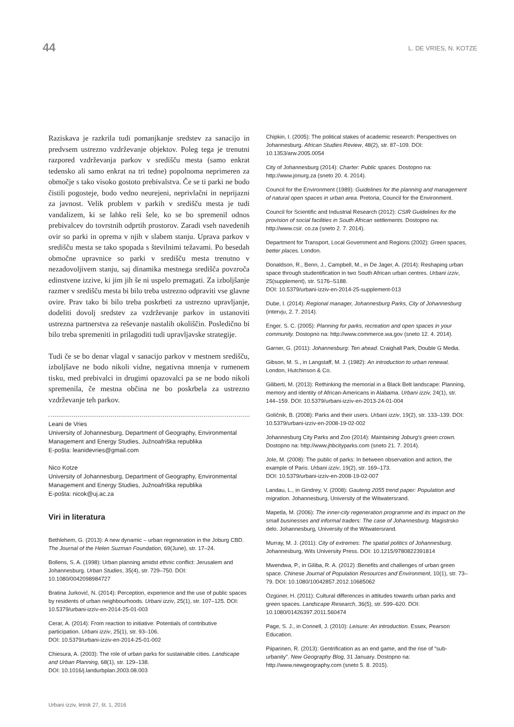44
L. DE VRIES, N. KOTZE
Raziskava je razkrila tudi pomanjkanje sredstev za sanacijo in predvsem ustrezno vzdrževanje objektov. Poleg tega je trenutni razpored vzdrževanja parkov v središču mesta (samo enkrat tedensko ali samo enkrat na tri tedne) popolnoma neprimeren za območje s tako visoko gostoto prebivalstva. Če se ti parki ne bodo čistili pogosteje, bodo vedno neurejeni, neprivlačni in neprijazni za javnost. Velik problem v parkih v središču mesta je tudi vandalizem, ki se lahko reši šele, ko se bo spremenil odnos prebivalcev do tovrstnih odprtih prostorov. Zaradi vseh navedenih ovir so parki in oprema v njih v slabem stanju. Uprava parkov v središču mesta se tako spopada s številnimi težavami. Po besedah območne upravnice so parki v središču mesta trenutno v nezadovoljivem stanju, saj dinamika mestnega središča povzroča edinstvene izzive, ki jim jih še ni uspelo premagati. Za izboljšanje razmer v središču mesta bi bilo treba ustrezno odpraviti vse glavne ovire. Prav tako bi bilo treba poskrbeti za ustrezno upravljanje, dodeliti dovolj sredstev za vzdrževanje parkov in ustanoviti ustrezna partnerstva za reševanje nastalih okoliščin. Posledično bi bilo treba spremeniti in prilagoditi tudi upravljavske strategije.
Tudi če se bo denar vlagal v sanacijo parkov v mestnem središču, izboljšave ne bodo nikoli vidne, negativna mnenja v rumenem tisku, med prebivalci in drugimi opazovalci pa se ne bodo nikoli spremenila, če mestna občina ne bo poskrbela za ustrezno vzdrževanje teh parkov.
Leani de Vries
University of Johannesburg, Department of Geography, Environmental Management and Energy Studies, Južnoafriška republika
E-pošta: leanidevries@gmail.com
Nico Kotze
University of Johannesburg, Department of Geography, Environmental Management and Energy Studies, Južnoafriška republika
E-pošta: nicok@uj.ac.za
Viri in literatura
Bethlehem, G. (2013): A new dynamic – urban regeneration in the Joburg CBD. The Journal of the Helen Suzman Foundation, 69(June), str. 17–24.
Bollens, S. A. (1998): Urban planning amidst ethnic conflict: Jerusalem and Johannesburg. Urban Studies, 35(4), str. 729–750. DOI: 10.1080/0042098984727
Bratina Jurković, N. (2014): Perception, experience and the use of public spaces by residents of urban neighbourhoods. Urbani izziv, 25(1), str. 107–125. DOI: 10.5379/urbani-izziv-en-2014-25-01-003
Cerar, A. (2014): From reaction to initiative: Potentials of contributive participation. Urbani izziv, 25(1), str. 93–106.
DOI: 10.5379/urbani-izziv-en-2014-25-01-002
Chiesura, A. (2003): The role of urban parks for sustainable cities. Landscape and Urban Planning, 68(1), str. 129–138.
DOI: 10.1016/j.landurbplan.2003.08.003
Chipkin, I. (2005): The political stakes of academic research: Perspectives on Johannesburg. African Studies Review, 48(2), str. 87–109. DOI: 10.1353/arw.2005.0054
City of Johannesburg (2014): Charter: Public spaces. Dostopno na: http://www.jonurg.za (sneto 20. 4. 2014).
Council for the Environment (1989): Guidelines for the planning and management of natural open spaces in urban area. Pretoria, Council for the Environment.
Council for Scientific and Industrial Research (2012): CSIR Guidelines for the provision of social facilities in South African settlements. Dostopno na: http://www.csir. co.za (sneto 2. 7. 2014).
Department for Transport, Local Government and Regions (2002): Green spaces, better places. London.
Donaldson, R., Benn, J., Campbell, M., in De Jager, A. (2014): Reshaping urban space through studentification in two South African urban centres. Urbani izziv, 25(supplement), str. S176–S188.
DOI: 10.5379/urbani-izziv-en-2014-25-supplement-013
Dube, I. (2014): Regional manager, Johannesburg Parks, City of Johannesburg (intervju, 2. 7. 2014).
Enger, S. C. (2005): Planning for parks, recreation and open spaces in your community. Dostopno na: http://www.commerce.wa.gov (sneto 12. 4. 2014).
Garner, G. (2011): Johannesburg: Ten ahead. Craighall Park, Double G Media.
Gibson, M. S., in Langstaff, M. J. (1982): An introduction to urban renewal. London, Hutchinson & Co.
Giliberti, M. (2013): Rethinking the memorial in a Black Belt landscape: Planning, memory and identity of African-Americans in Alabama. Urbani izziv, 24(1), str. 144–159. DOI: 10.5379/urbani-izziv-en-2013-24-01-004
Goličnik, B. (2008): Parks and their users. Urbani izziv, 19(2), str. 133–139. DOI: 10.5379/urbani-izziv-en-2008-19-02-002
Johannesburg City Parks and Zoo (2014): Maintaining Joburg's green crown. Dostopno na: http://www.jhbcityparks.com (sneto 21. 7. 2014).
Jole, M. (2008): The public of parks: In between observation and action, the example of Paris. Urbani izziv, 19(2), str. 169–173.
DOI: 10.5379/urbani-izziv-en-2008-19-02-007
Landau, L., in Gindrey, V. (2008): Gauteng 2055 trend paper: Population and migration. Johannesburg, University of the Witwatersrand.
Mapetla, M. (2006): The inner-city regeneration programme and its impact on the small businesses and informal traders: The case of Johannesburg. Magistrsko delo. Johannesburg, University of the Witwatersrand.
Murray, M. J. (2011): City of extremes: The spatial politics of Johannesburg. Johannesburg, Wits University Press. DOI: 10.1215/9780822391814
Mwendwa, P., in Giliba, R. A. (2012) :Benefits and challenges of urban green space. Chinese Journal of Population Resources and Environment, 10(1), str. 73–79. DOI: 10.1080/10042857.2012.10685062
Özgüner, H. (2011): Cultural differences in attitudes towards urban parks and green spaces. Landscape Research, 36(5), str. 599–620. DOI: 10.1080/01426397.2011.560474
Page, S. J., in Connell, J. (2010): Leisure: An introduction. Essex, Pearson Education.
Piiparinen, R. (2013): Gentrification as an end game, and the rise of “sub-urbanity”. New Geography Blog, 31 January. Dostopno na: http://www.newgeography.com (sneto 5. 8. 2015).
Urbani izziv, letnik 27, št. 1, 2016